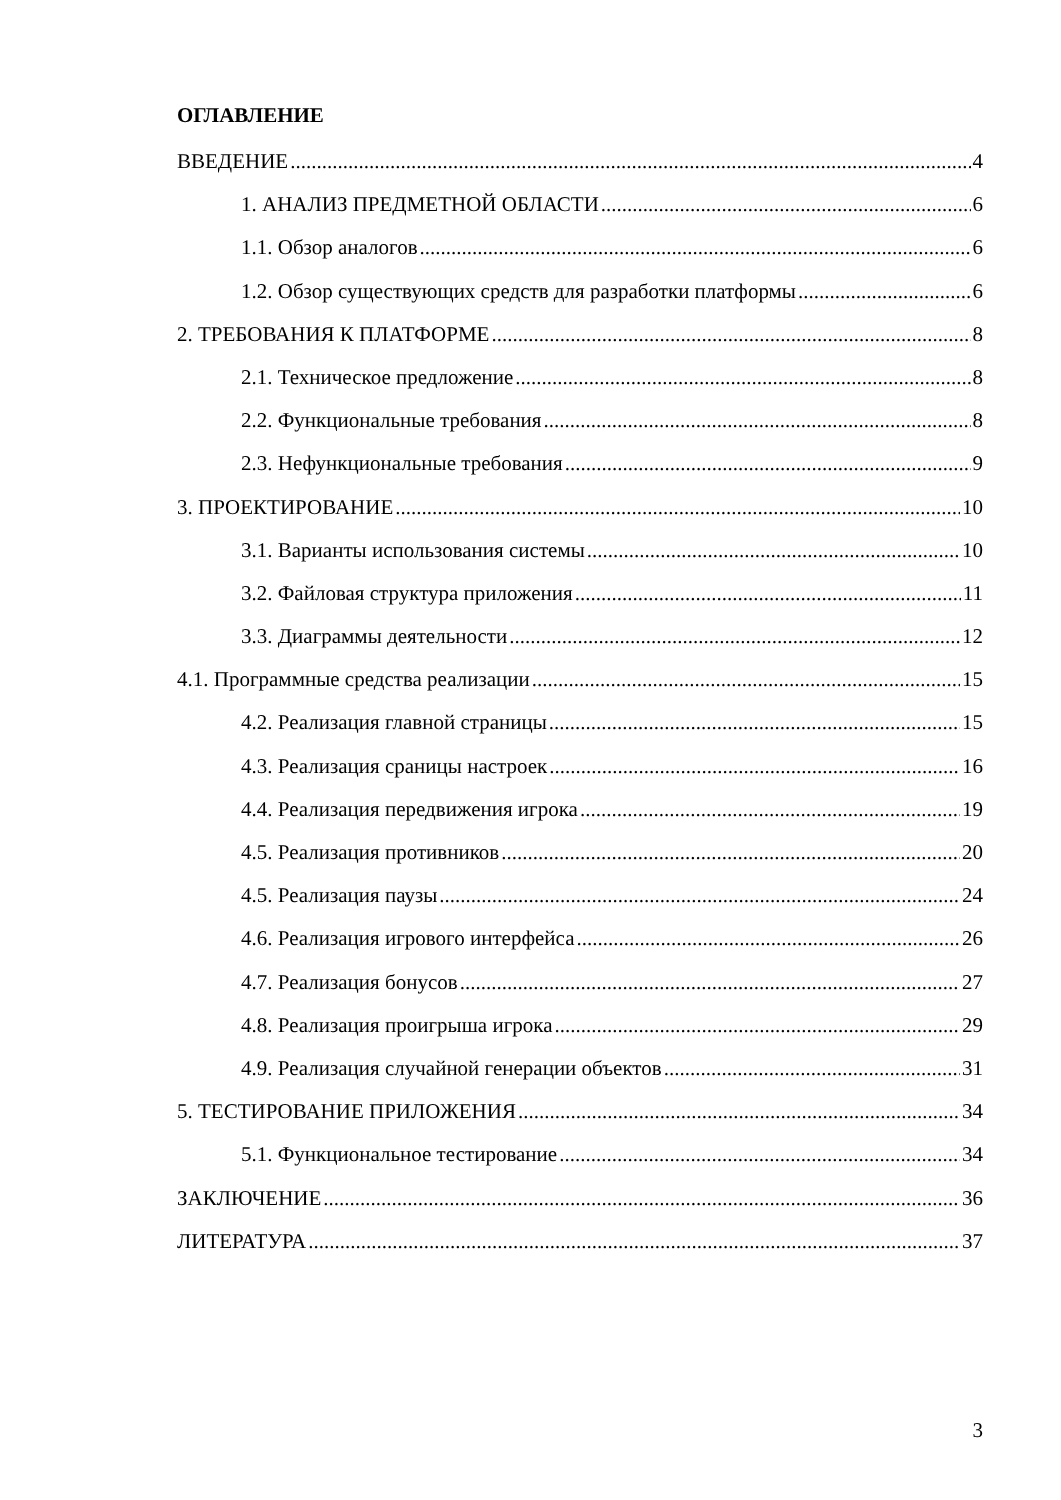ОГЛАВЛЕНИЕ
ВВЕДЕНИЕ 4
1. АНАЛИЗ ПРЕДМЕТНОЙ ОБЛАСТИ 6
1.1. Обзор аналогов 6
1.2. Обзор существующих средств для разработки платформы 6
2. ТРЕБОВАНИЯ К ПЛАТФОРМЕ 8
2.1. Техническое предложение 8
2.2. Функциональные требования 8
2.3. Нефункциональные требования 9
3. ПРОЕКТИРОВАНИЕ 10
3.1. Варианты использования системы 10
3.2. Файловая структура приложения 11
3.3. Диаграммы деятельности 12
4.1. Программные средства реализации 15
4.2. Реализация главной страницы 15
4.3. Реализация сраницы настроек 16
4.4. Реализация передвижения игрока 19
4.5. Реализация противников 20
4.5. Реализация паузы 24
4.6. Реализация игрового интерфейса 26
4.7. Реализация бонусов 27
4.8. Реализация проигрыша игрока 29
4.9. Реализация случайной генерации объектов 31
5. ТЕСТИРОВАНИЕ ПРИЛОЖЕНИЯ 34
5.1. Функциональное тестирование 34
ЗАКЛЮЧЕНИЕ 36
ЛИТЕРАТУРА 37
3